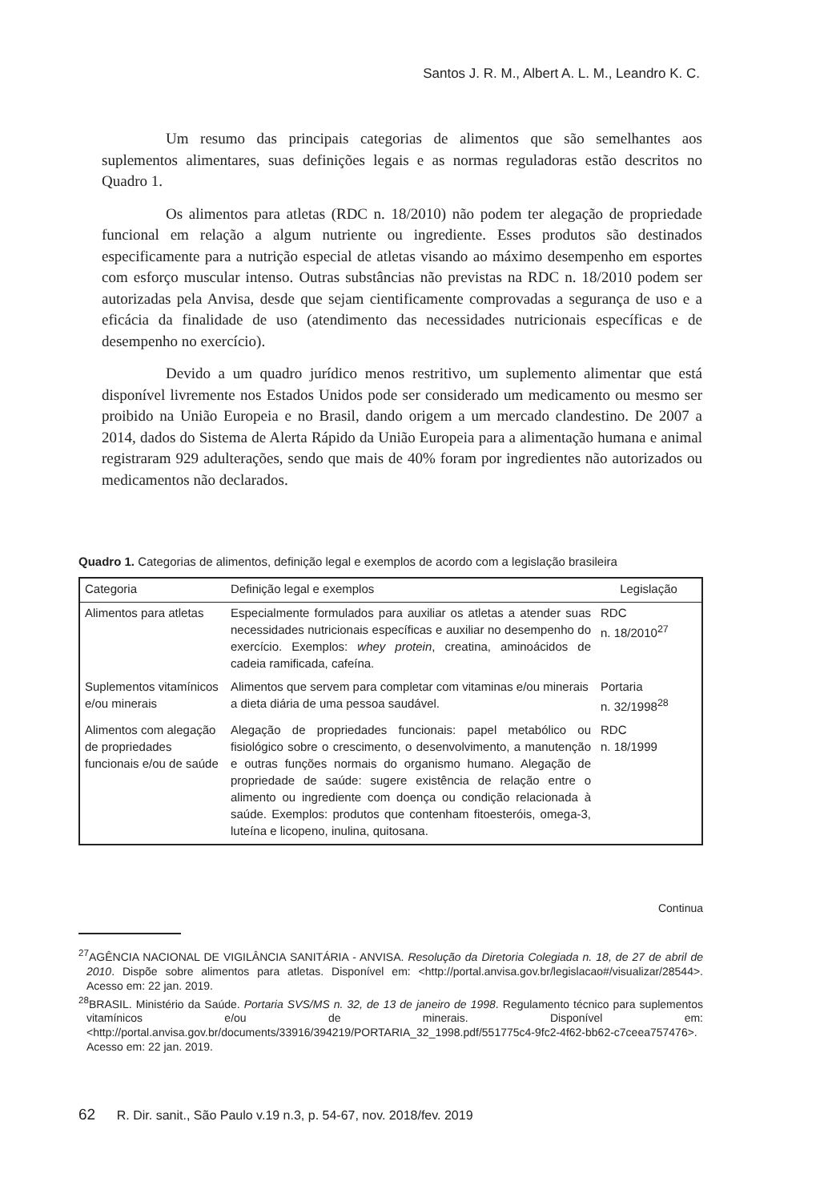Santos J. R. M., Albert A. L. M., Leandro K. C.
Um resumo das principais categorias de alimentos que são semelhantes aos suplementos alimentares, suas definições legais e as normas reguladoras estão descritos no Quadro 1.
Os alimentos para atletas (RDC n. 18/2010) não podem ter alegação de propriedade funcional em relação a algum nutriente ou ingrediente. Esses produtos são destinados especificamente para a nutrição especial de atletas visando ao máximo desempenho em esportes com esforço muscular intenso. Outras substâncias não previstas na RDC n. 18/2010 podem ser autorizadas pela Anvisa, desde que sejam cientificamente comprovadas a segurança de uso e a eficácia da finalidade de uso (atendimento das necessidades nutricionais específicas e de desempenho no exercício).
Devido a um quadro jurídico menos restritivo, um suplemento alimentar que está disponível livremente nos Estados Unidos pode ser considerado um medicamento ou mesmo ser proibido na União Europeia e no Brasil, dando origem a um mercado clandestino. De 2007 a 2014, dados do Sistema de Alerta Rápido da União Europeia para a alimentação humana e animal registraram 929 adulterações, sendo que mais de 40% foram por ingredientes não autorizados ou medicamentos não declarados.
Quadro 1. Categorias de alimentos, definição legal e exemplos de acordo com a legislação brasileira
| Categoria | Definição legal e exemplos | Legislação |
| --- | --- | --- |
| Alimentos para atletas | Especialmente formulados para auxiliar os atletas a atender suas necessidades nutricionais específicas e auxiliar no desempenho do exercício. Exemplos: whey protein , creatina, aminoácidos de cadeia ramificada, cafeína. | RDC n. 18/2010<sup>27</sup> |
| Suplementos vitamínicos e/ou minerais | Alimentos que servem para completar com vitaminas e/ou minerais a dieta diária de uma pessoa saudável. | Portaria n. 32/1998<sup>28</sup> |
| Alimentos com alegação de propriedades funcionais e/ou de saúde | Alegação de propriedades funcionais: papel metabólico ou fisiológico sobre o crescimento, o desenvolvimento, a manutenção e outras funções normais do organismo humano. Alegação de propriedade de saúde: sugere existência de relação entre o alimento ou ingrediente com doença ou condição relacionada à saúde. Exemplos: produtos que contenham fitoesteróis, omega-3, luteína e licopeno, inulina, quitosana. | RDC n. 18/1999 |
Continua
<sup>27</sup> AGÊNCIA NACIONAL DE VIGILÂNCIA SANITÁRIA - ANVISA. Resolução da Diretoria Colegiada n. 18, de 27 de abril de 2010. Dispõe sobre alimentos para atletas. Disponível em: <http://portal.anvisa.gov.br/legislacao#/visualizar/28544>. Acesso em: 22 jan. 2019.
<sup>28</sup>BRASIL. Ministério da Saúde. Portaria SVS/MS n. 32, de 13 de janeiro de 1998. Regulamento técnico para suplementos vitamínicos e/ou de minerais. Disponível em: <http://portal.anvisa.gov.br/documents/33916/394219/PORTARIA_32_1998.pdf/551775c4-9fc2-4f62-bb62-c7ceea757476>. Acesso em: 22 jan. 2019.
62 R. Dir. sanit., São Paulo v.19 n.3, p. 54-67, nov. 2018/fev. 2019